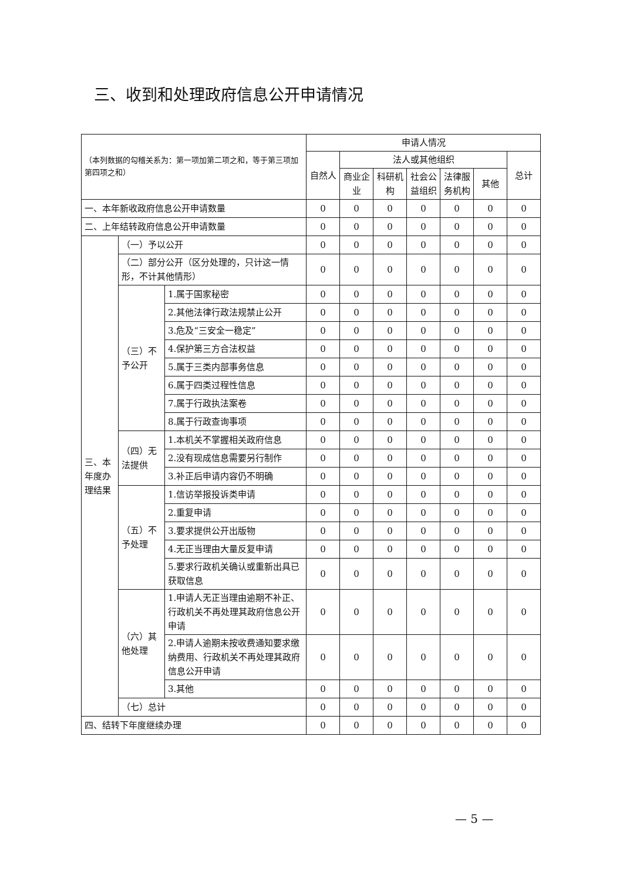三、收到和处理政府信息公开申请情况
| （本列数据的勾稽关系为：第一项加第二项之和，等于第三项加第四项之和） | | | 申请人情况 | | | | | | |
| --- | --- | --- | --- | --- | --- | --- | --- | --- | --- |
| | | | 自然人 | 法人或其他组织 | | | | | 总计 |
| | | | | 商业企业 | 科研机构 | 社会公益组织 | 法律服务机构 | 其他 | |
| 一、本年新收政府信息公开申请数量 | | | 0 | 0 | 0 | 0 | 0 | 0 | 0 |
| 二、上年结转政府信息公开申请数量 | | | 0 | 0 | 0 | 0 | 0 | 0 | 0 |
| 三、本年度办理结果 | （一）予以公开 | | 0 | 0 | 0 | 0 | 0 | 0 | 0 |
| | （二）部分公开（区分处理的，只计这一情形，不计其他情形） | | 0 | 0 | 0 | 0 | 0 | 0 | 0 |
| | （三）不予公开 | 1.属于国家秘密 | 0 | 0 | 0 | 0 | 0 | 0 | 0 |
| | | 2.其他法律行政法规禁止公开 | 0 | 0 | 0 | 0 | 0 | 0 | 0 |
| | | 3.危及“三安全一稳定” | 0 | 0 | 0 | 0 | 0 | 0 | 0 |
| | | 4.保护第三方合法权益 | 0 | 0 | 0 | 0 | 0 | 0 | 0 |
| | | 5.属于三类内部事务信息 | 0 | 0 | 0 | 0 | 0 | 0 | 0 |
| | | 6.属于四类过程性信息 | 0 | 0 | 0 | 0 | 0 | 0 | 0 |
| | | 7.属于行政执法案卷 | 0 | 0 | 0 | 0 | 0 | 0 | 0 |
| | | 8.属于行政查询事项 | 0 | 0 | 0 | 0 | 0 | 0 | 0 |
| | （四）无法提供 | 1.本机关不掌握相关政府信息 | 0 | 0 | 0 | 0 | 0 | 0 | 0 |
| | | 2.没有现成信息需要另行制作 | 0 | 0 | 0 | 0 | 0 | 0 | 0 |
| | | 3.补正后申请内容仍不明确 | 0 | 0 | 0 | 0 | 0 | 0 | 0 |
| | （五）不予处理 | 1.信访举报投诉类申请 | 0 | 0 | 0 | 0 | 0 | 0 | 0 |
| | | 2.重复申请 | 0 | 0 | 0 | 0 | 0 | 0 | 0 |
| | | 3.要求提供公开出版物 | 0 | 0 | 0 | 0 | 0 | 0 | 0 |
| | | 4.无正当理由大量反复申请 | 0 | 0 | 0 | 0 | 0 | 0 | 0 |
| | | 5.要求行政机关确认或重新出具已获取信息 | 0 | 0 | 0 | 0 | 0 | 0 | 0 |
| | （六）其他处理 | 1.申请人无正当理由逾期不补正、行政机关不再处理其政府信息公开申请 | 0 | 0 | 0 | 0 | 0 | 0 | 0 |
| | | 2.申请人逾期未按收费通知要求缴纳费用、行政机关不再处理其政府信息公开申请 | 0 | 0 | 0 | 0 | 0 | 0 | 0 |
| | | 3.其他 | 0 | 0 | 0 | 0 | 0 | 0 | 0 |
| | （七）总计 | | 0 | 0 | 0 | 0 | 0 | 0 | 0 |
| 四、结转下年度继续办理 | | | 0 | 0 | 0 | 0 | 0 | 0 | 0 |
— 5 —